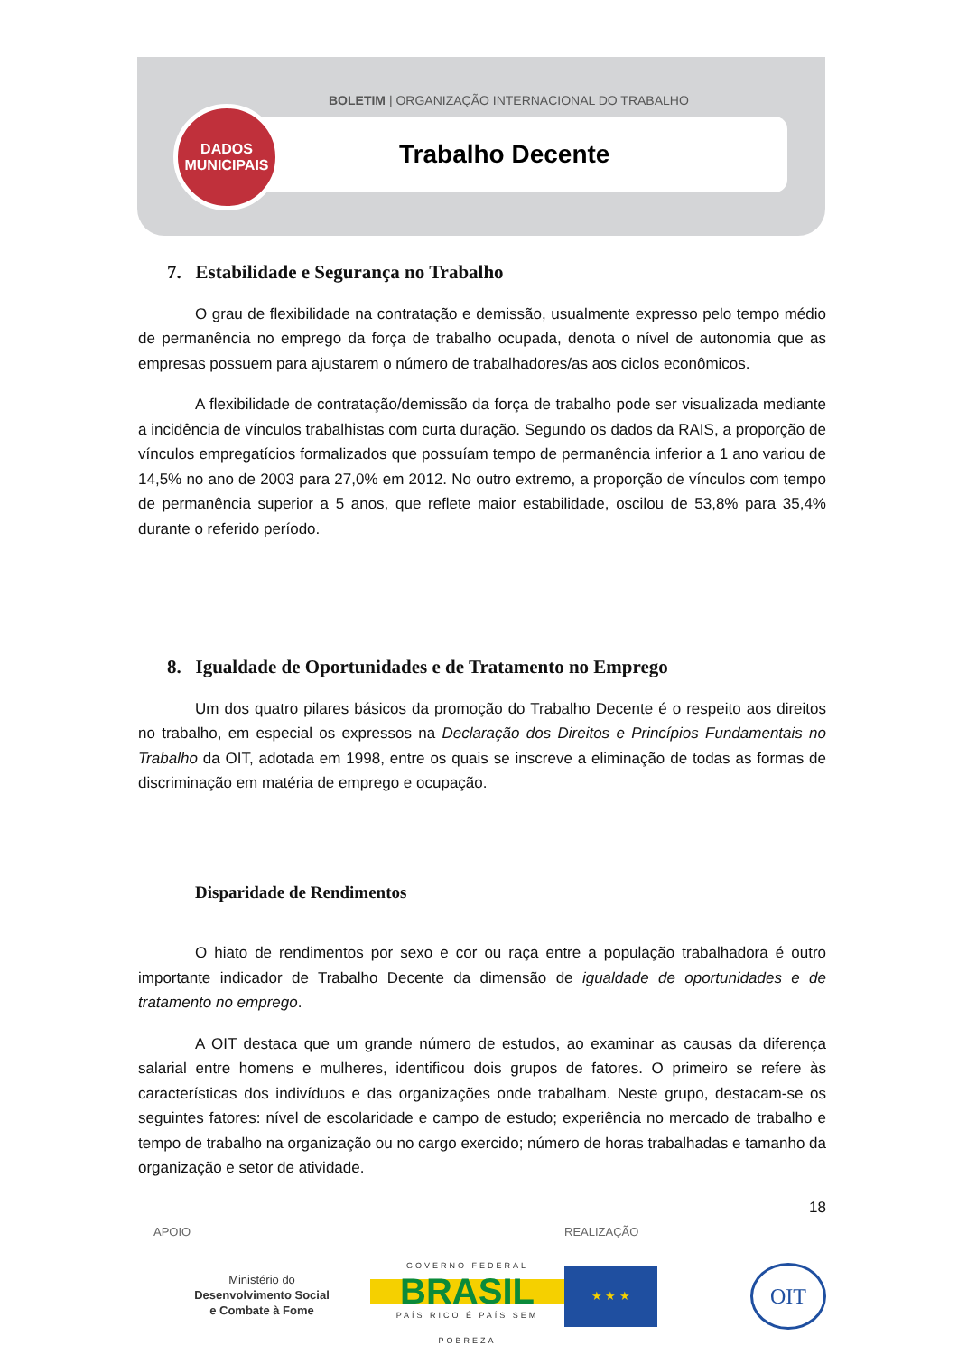BOLETIM | ORGANIZAÇÃO INTERNACIONAL DO TRABALHO
DADOS
MUNICIPAIS
Trabalho Decente
7. Estabilidade e Segurança no Trabalho
O grau de flexibilidade na contratação e demissão, usualmente expresso pelo tempo médio de permanência no emprego da força de trabalho ocupada, denota o nível de autonomia que as empresas possuem para ajustarem o número de trabalhadores/as aos ciclos econômicos.
A flexibilidade de contratação/demissão da força de trabalho pode ser visualizada mediante a incidência de vínculos trabalhistas com curta duração. Segundo os dados da RAIS, a proporção de vínculos empregatícios formalizados que possuíam tempo de permanência inferior a 1 ano variou de 14,5% no ano de 2003 para 27,0% em 2012. No outro extremo, a proporção de vínculos com tempo de permanência superior a 5 anos, que reflete maior estabilidade, oscilou de 53,8% para 35,4% durante o referido período.
8. Igualdade de Oportunidades e de Tratamento no Emprego
Um dos quatro pilares básicos da promoção do Trabalho Decente é o respeito aos direitos no trabalho, em especial os expressos na Declaração dos Direitos e Princípios Fundamentais no Trabalho da OIT, adotada em 1998, entre os quais se inscreve a eliminação de todas as formas de discriminação em matéria de emprego e ocupação.
Disparidade de Rendimentos
O hiato de rendimentos por sexo e cor ou raça entre a população trabalhadora é outro importante indicador de Trabalho Decente da dimensão de igualdade de oportunidades e de tratamento no emprego.
A OIT destaca que um grande número de estudos, ao examinar as causas da diferença salarial entre homens e mulheres, identificou dois grupos de fatores. O primeiro se refere às características dos indivíduos e das organizações onde trabalham. Neste grupo, destacam-se os seguintes fatores: nível de escolaridade e campo de estudo; experiência no mercado de trabalho e tempo de trabalho na organização ou no cargo exercido; número de horas trabalhadas e tamanho da organização e setor de atividade.
18
APOIO
Ministério do
Desenvolvimento Social
e Combate à Fome
GOVERNO FEDERAL
BRASIL
PAÍS RICO É PAÍS SEM POBREZA
REALIZAÇÃO
★ ★ ★
OIT